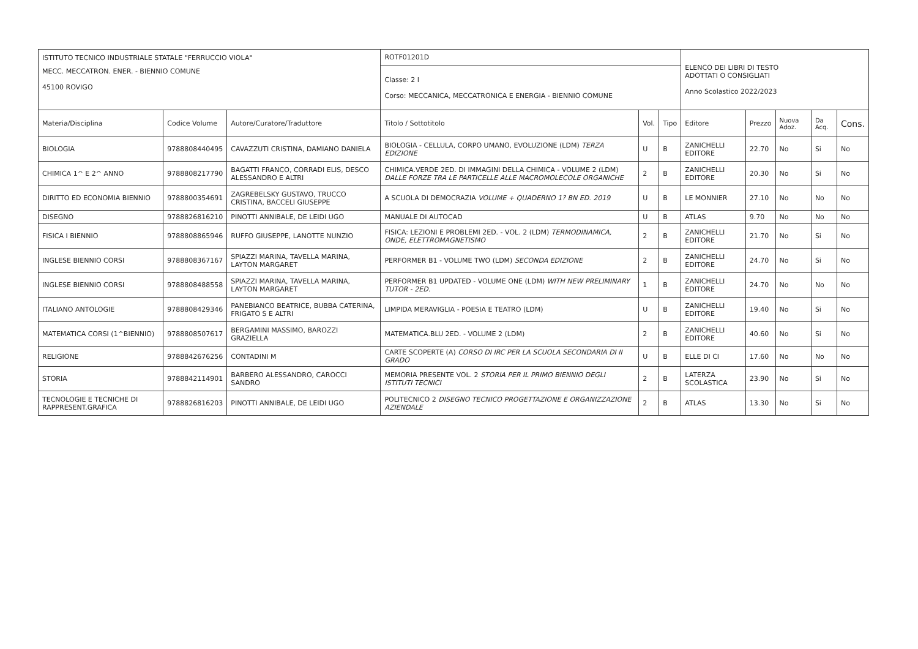| ISTITUTO TECNICO INDUSTRIALE STATALE "FERRUCCIO VIOLA" | | | ROTF01201D | | | ELENCO DEI LIBRI DI TESTO ADOTTATI O CONSIGLIATI Anno Scolastico 2022/2023 | | | | |
| MECC. MECCATRON. ENER. - BIENNIO COMUNE 45100 ROVIGO | | | Classe: 2 I Corso: MECCANICA, MECCATRONICA E ENERGIA - BIENNIO COMUNE | | | | | | | |
| Materia/Disciplina | Codice Volume | Autore/Curatore/Traduttore | Titolo / Sottotitolo | Vol. | Tipo | Editore | Prezzo | Nuova Adoz. | Da Acq. | Cons. |
| BIOLOGIA | 9788808440495 | CAVAZZUTI CRISTINA, DAMIANO DANIELA | BIOLOGIA - CELLULA, CORPO UMANO, EVOLUZIONE (LDM) TERZA EDIZIONE | U | B | ZANICHELLI EDITORE | 22.70 | No | Si | No |
| CHIMICA 1^ E 2^ ANNO | 9788808217790 | BAGATTI FRANCO, CORRADI ELIS, DESCO ALESSANDRO E ALTRI | CHIMICA.VERDE 2ED. DI IMMAGINI DELLA CHIMICA - VOLUME 2 (LDM) DALLE FORZE TRA LE PARTICELLE ALLE MACROMOLECOLE ORGANICHE | 2 | B | ZANICHELLI EDITORE | 20.30 | No | Si | No |
| DIRITTO ED ECONOMIA BIENNIO | 9788800354691 | ZAGREBELSKY GUSTAVO, TRUCCO CRISTINA, BACCELI GIUSEPPE | A SCUOLA DI DEMOCRAZIA VOLUME + QUADERNO 1? BN ED. 2019 | U | B | LE MONNIER | 27.10 | No | No | No |
| DISEGNO | 9788826816210 | PINOTTI ANNIBALE, DE LEIDI UGO | MANUALE DI AUTOCAD | U | B | ATLAS | 9.70 | No | No | No |
| FISICA I BIENNIO | 9788808865946 | RUFFO GIUSEPPE, LANOTTE NUNZIO | FISICA: LEZIONI E PROBLEMI 2ED. - VOL. 2 (LDM) TERMODINAMICA, ONDE, ELETTROMAGNETISMO | 2 | B | ZANICHELLI EDITORE | 21.70 | No | Si | No |
| INGLESE BIENNIO CORSI | 9788808367167 | SPIAZZI MARINA, TAVELLA MARINA, LAYTON MARGARET | PERFORMER B1 - VOLUME TWO (LDM) SECONDA EDIZIONE | 2 | B | ZANICHELLI EDITORE | 24.70 | No | Si | No |
| INGLESE BIENNIO CORSI | 9788808488558 | SPIAZZI MARINA, TAVELLA MARINA, LAYTON MARGARET | PERFORMER B1 UPDATED - VOLUME ONE (LDM) WITH NEW PRELIMINARY TUTOR - 2ED. | 1 | B | ZANICHELLI EDITORE | 24.70 | No | No | No |
| ITALIANO ANTOLOGIE | 9788808429346 | PANEBIANCO BEATRICE, BUBBA CATERINA, FRIGATO S E ALTRI | LIMPIDA MERAVIGLIA - POESIA E TEATRO (LDM) | U | B | ZANICHELLI EDITORE | 19.40 | No | Si | No |
| MATEMATICA CORSI (1^BIENNIO) | 9788808507617 | BERGAMINI MASSIMO, BAROZZI GRAZIELLA | MATEMATICA.BLU 2ED. - VOLUME 2 (LDM) | 2 | B | ZANICHELLI EDITORE | 40.60 | No | Si | No |
| RELIGIONE | 9788842676256 | CONTADINI M | CARTE SCOPERTE (A) CORSO DI IRC PER LA SCUOLA SECONDARIA DI II GRADO | U | B | ELLE DI CI | 17.60 | No | No | No |
| STORIA | 9788842114901 | BARBERO ALESSANDRO, CAROCCI SANDRO | MEMORIA PRESENTE VOL. 2 STORIA PER IL PRIMO BIENNIO DEGLI ISTITUTI TECNICI | 2 | B | LATERZA SCOLASTICA | 23.90 | No | Si | No |
| TECNOLOGIE E TECNICHE DI RAPPRESENT.GRAFICA | 9788826816203 | PINOTTI ANNIBALE, DE LEIDI UGO | POLITECNICO 2 DISEGNO TECNICO PROGETTAZIONE E ORGANIZZAZIONE AZIENDALE | 2 | B | ATLAS | 13.30 | No | Si | No |